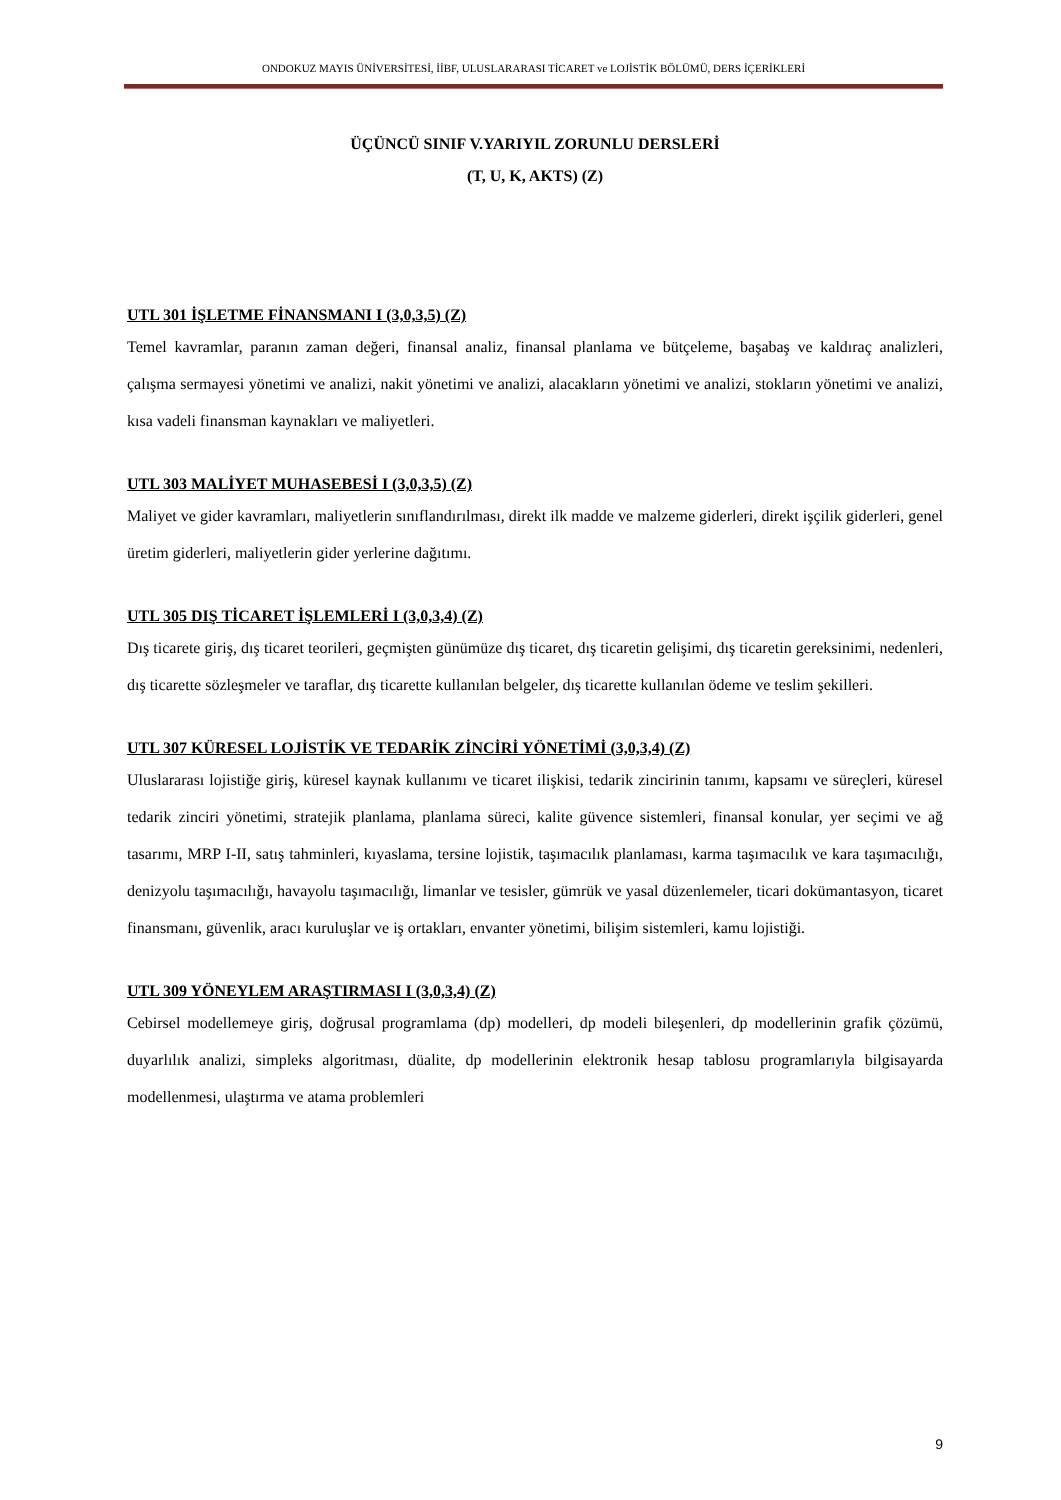ONDOKUZ MAYIS ÜNİVERSİTESİ, İİBF, ULUSLARARASI TİCARET ve LOJİSTİK BÖLÜMÜ, DERS İÇERİKLERİ
ÜÇÜNCÜ SINIF V.YARIYIL ZORUNLU DERSLERİ
(T, U, K, AKTS) (Z)
UTL 301 İŞLETME FİNANSMANI I (3,0,3,5) (Z)
Temel kavramlar, paranın zaman değeri, finansal analiz, finansal planlama ve bütçeleme, başabaş ve kaldıraç analizleri, çalışma sermayesi yönetimi ve analizi, nakit yönetimi ve analizi, alacakların yönetimi ve analizi, stokların yönetimi ve analizi, kısa vadeli finansman kaynakları ve maliyetleri.
UTL 303 MALİYET MUHASEBESİ I (3,0,3,5) (Z)
Maliyet ve gider kavramları, maliyetlerin sınıflandırılması, direkt ilk madde ve malzeme giderleri, direkt işçilik giderleri, genel üretim giderleri, maliyetlerin gider yerlerine dağıtımı.
UTL 305 DIŞ TİCARET İŞLEMLERİ I (3,0,3,4) (Z)
Dış ticarete giriş, dış ticaret teorileri, geçmişten günümüze dış ticaret, dış ticaretin gelişimi, dış ticaretin gereksinimi, nedenleri, dış ticarette sözleşmeler ve taraflar, dış ticarette kullanılan belgeler, dış ticarette kullanılan ödeme ve teslim şekilleri.
UTL 307 KÜRESEL LOJİSTİK VE TEDARİK ZİNCİRİ YÖNETİMİ (3,0,3,4) (Z)
Uluslararası lojistiğe giriş, küresel kaynak kullanımı ve ticaret ilişkisi, tedarik zincirinin tanımı, kapsamı ve süreçleri, küresel tedarik zinciri yönetimi, stratejik planlama, planlama süreci, kalite güvence sistemleri, finansal konular, yer seçimi ve ağ tasarımı, MRP I-II, satış tahminleri, kıyaslama, tersine lojistik, taşımacılık planlaması, karma taşımacılık ve kara taşımacılığı, denizyolu taşımacılığı, havayolu taşımacılığı, limanlar ve tesisler, gümrük ve yasal düzenlemeler, ticari dokümantasyon, ticaret finansmanı, güvenlik, aracı kuruluşlar ve iş ortakları, envanter yönetimi, bilişim sistemleri, kamu lojistiği.
UTL 309 YÖNEYLEM ARAŞTIRMASI I (3,0,3,4) (Z)
Cebirsel modellemeye giriş, doğrusal programlama (dp) modelleri, dp modeli bileşenleri, dp modellerinin grafik çözümü, duyarlılık analizi, simpleks algoritması, düalite, dp modellerinin elektronik hesap tablosu programlarıyla bilgisayarda modellenmesi, ulaştırma ve atama problemleri
9